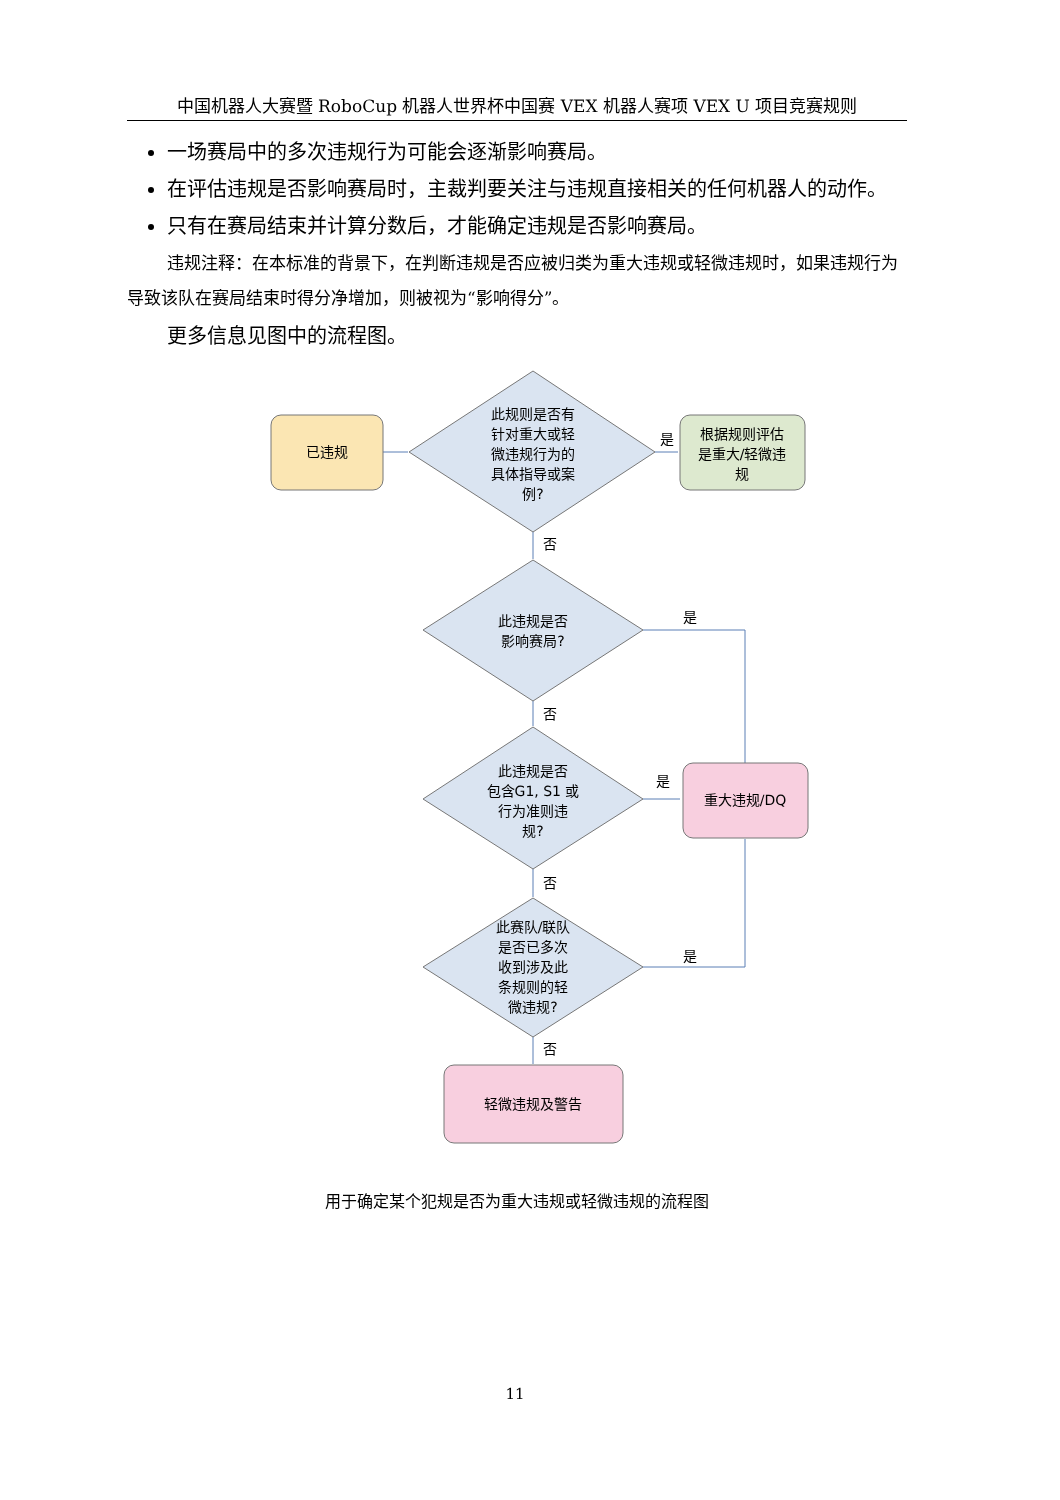中国机器人大赛暨 RoboCup 机器人世界杯中国赛 VEX 机器人赛项 VEX U 项目竞赛规则
一场赛局中的多次违规行为可能会逐渐影响赛局。
在评估违规是否影响赛局时，主裁判要关注与违规直接相关的任何机器人的动作。
只有在赛局结束并计算分数后，才能确定违规是否影响赛局。
违规注释：在本标准的背景下，在判断违规是否应被归类为重大违规或轻微违规时，如果违规行为导致该队在赛局结束时得分净增加，则被视为“影响得分”。
更多信息见图中的流程图。
已违规
此规则是否有
针对重大或轻
微违规行为的
具体指导或案
例?
是
根据规则评估
是重大/轻微违
规
否
此违规是否
影响赛局?
是
否
此违规是否
包含G1, S1 或
行为准则违
规?
是
重大违规/DQ
否
此赛队/联队
是否已多次
收到涉及此
条规则的轻
微违规?
是
否
轻微违规及警告
用于确定某个犯规是否为重大违规或轻微违规的流程图
11